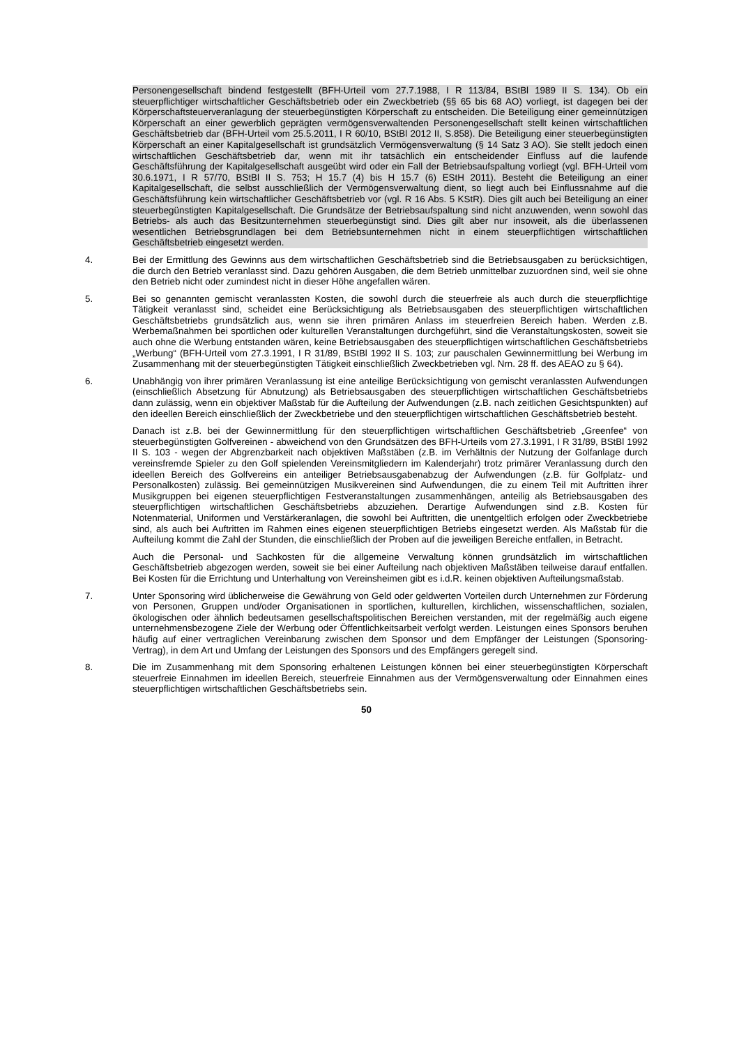Personengesellschaft bindend festgestellt (BFH-Urteil vom 27.7.1988, I R 113/84, BStBl 1989 II S. 134). Ob ein steuerpflichtiger wirtschaftlicher Geschäftsbetrieb oder ein Zweckbetrieb (§§ 65 bis 68 AO) vorliegt, ist dagegen bei der Körperschaftsteuerveranlagung der steuerbegünstigten Körperschaft zu entscheiden. Die Beteiligung einer gemeinnützigen Körperschaft an einer gewerblich geprägten vermögensverwaltenden Personengesellschaft stellt keinen wirtschaftlichen Geschäftsbetrieb dar (BFH-Urteil vom 25.5.2011, I R 60/10, BStBl 2012 II, S.858). Die Beteiligung einer steuerbegünstigten Körperschaft an einer Kapitalgesellschaft ist grundsätzlich Vermögensverwaltung (§ 14 Satz 3 AO). Sie stellt jedoch einen wirtschaftlichen Geschäftsbetrieb dar, wenn mit ihr tatsächlich ein entscheidender Einfluss auf die laufende Geschäftsführung der Kapitalgesellschaft ausgeübt wird oder ein Fall der Betriebsaufspaltung vorliegt (vgl. BFH-Urteil vom 30.6.1971, I R 57/70, BStBl II S. 753; H 15.7 (4) bis H 15.7 (6) EStH 2011). Besteht die Beteiligung an einer Kapitalgesellschaft, die selbst ausschließlich der Vermögensverwaltung dient, so liegt auch bei Einflussnahme auf die Geschäftsführung kein wirtschaftlicher Geschäftsbetrieb vor (vgl. R 16 Abs. 5 KStR). Dies gilt auch bei Beteiligung an einer steuerbegünstigten Kapitalgesellschaft. Die Grundsätze der Betriebsaufspaltung sind nicht anzuwenden, wenn sowohl das Betriebs- als auch das Besitzunternehmen steuerbegünstigt sind. Dies gilt aber nur insoweit, als die überlassenen wesentlichen Betriebsgrundlagen bei dem Betriebsunternehmen nicht in einem steuerpflichtigen wirtschaftlichen Geschäftsbetrieb eingesetzt werden.
4. Bei der Ermittlung des Gewinns aus dem wirtschaftlichen Geschäftsbetrieb sind die Betriebsausgaben zu berücksichtigen, die durch den Betrieb veranlasst sind. Dazu gehören Ausgaben, die dem Betrieb unmittelbar zuzuordnen sind, weil sie ohne den Betrieb nicht oder zumindest nicht in dieser Höhe angefallen wären.
5. Bei so genannten gemischt veranlassten Kosten, die sowohl durch die steuerfreie als auch durch die steuerpflichtige Tätigkeit veranlasst sind, scheidet eine Berücksichtigung als Betriebsausgaben des steuerpflichtigen wirtschaftlichen Geschäftsbetriebs grundsätzlich aus, wenn sie ihren primären Anlass im steuerfreien Bereich haben. Werden z.B. Werbemaßnahmen bei sportlichen oder kulturellen Veranstaltungen durchgeführt, sind die Veranstaltungskosten, soweit sie auch ohne die Werbung entstanden wären, keine Betriebsausgaben des steuerpflichtigen wirtschaftlichen Geschäftsbetriebs „Werbung“ (BFH-Urteil vom 27.3.1991, I R 31/89, BStBl 1992 II S. 103; zur pauschalen Gewinnermittlung bei Werbung im Zusammenhang mit der steuerbegünstigten Tätigkeit einschließlich Zweckbetrieben vgl. Nrn. 28 ff. des AEAO zu § 64).
6. Unabhängig von ihrer primären Veranlassung ist eine anteilige Berücksichtigung von gemischt veranlassten Aufwendungen (einschließlich Absetzung für Abnutzung) als Betriebsausgaben des steuerpflichtigen wirtschaftlichen Geschäftsbetriebs dann zulässig, wenn ein objektiver Maßstab für die Aufteilung der Aufwendungen (z.B. nach zeitlichen Gesichtspunkten) auf den ideellen Bereich einschließlich der Zweckbetriebe und den steuerpflichtigen wirtschaftlichen Geschäftsbetrieb besteht.
Danach ist z.B. bei der Gewinnermittlung für den steuerpflichtigen wirtschaftlichen Geschäftsbetrieb „Greenfee“ von steuerbegünstigten Golfvereinen - abweichend von den Grundsätzen des BFH-Urteils vom 27.3.1991, I R 31/89, BStBl 1992 II S. 103 - wegen der Abgrenzbarkeit nach objektiven Maßstäben (z.B. im Verhältnis der Nutzung der Golfanlage durch vereinsfremde Spieler zu den Golf spielenden Vereinsmitgliedern im Kalenderjahr) trotz primärer Veranlassung durch den ideellen Bereich des Golfvereins ein anteiliger Betriebsausgabenabzug der Aufwendungen (z.B. für Golfplatz- und Personalkosten) zulässig. Bei gemeinnützigen Musikvereinen sind Aufwendungen, die zu einem Teil mit Auftritten ihrer Musikgruppen bei eigenen steuerpflichtigen Festveranstaltungen zusammenhängen, anteilig als Betriebsausgaben des steuerpflichtigen wirtschaftlichen Geschäftsbetriebs abzuziehen. Derartige Aufwendungen sind z.B. Kosten für Notenmaterial, Uniformen und Verstärkeranlagen, die sowohl bei Auftritten, die unentgeltlich erfolgen oder Zweckbetriebe sind, als auch bei Auftritten im Rahmen eines eigenen steuerpflichtigen Betriebs eingesetzt werden. Als Maßstab für die Aufteilung kommt die Zahl der Stunden, die einschließlich der Proben auf die jeweiligen Bereiche entfallen, in Betracht.
Auch die Personal- und Sachkosten für die allgemeine Verwaltung können grundsätzlich im wirtschaftlichen Geschäftsbetrieb abgezogen werden, soweit sie bei einer Aufteilung nach objektiven Maßstäben teilweise darauf entfallen. Bei Kosten für die Errichtung und Unterhaltung von Vereinsheimen gibt es i.d.R. keinen objektiven Aufteilungsmaßstab.
7. Unter Sponsoring wird üblicherweise die Gewährung von Geld oder geldwerten Vorteilen durch Unternehmen zur Förderung von Personen, Gruppen und/oder Organisationen in sportlichen, kulturellen, kirchlichen, wissenschaftlichen, sozialen, ökologischen oder ähnlich bedeutsamen gesellschaftspolitischen Bereichen verstanden, mit der regelmäßig auch eigene unternehmensbezogene Ziele der Werbung oder Öffentlichkeitsarbeit verfolgt werden. Leistungen eines Sponsors beruhen häufig auf einer vertraglichen Vereinbarung zwischen dem Sponsor und dem Empfänger der Leistungen (Sponsoring-Vertrag), in dem Art und Umfang der Leistungen des Sponsors und des Empfängers geregelt sind.
8. Die im Zusammenhang mit dem Sponsoring erhaltenen Leistungen können bei einer steuerbegünstigten Körperschaft steuerfreie Einnahmen im ideellen Bereich, steuerfreie Einnahmen aus der Vermögensverwaltung oder Einnahmen eines steuerpflichtigen wirtschaftlichen Geschäftsbetriebs sein.
50